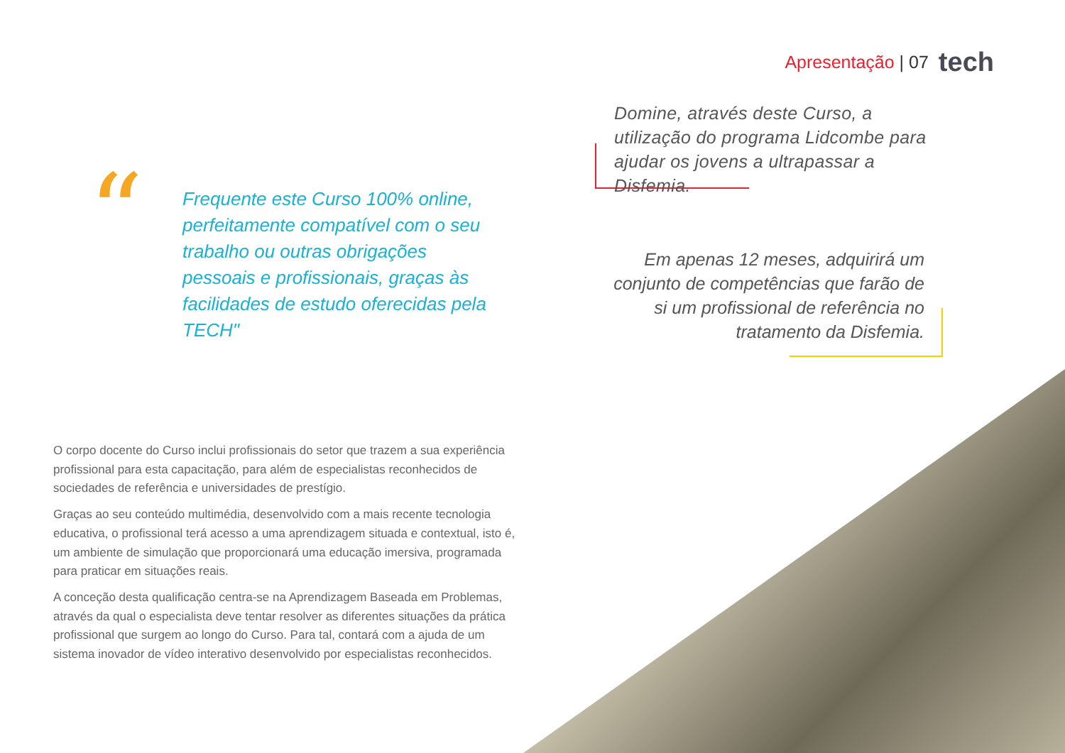Apresentação | 07 tech
“
Frequente este Curso 100% online, perfeitamente compatível com o seu trabalho ou outras obrigações pessoais e profissionais, graças às facilidades de estudo oferecidas pela TECH"
Domine, através deste Curso, a utilização do programa Lidcombe para ajudar os jovens a ultrapassar a Disfemia.
Em apenas 12 meses, adquirirá um conjunto de competências que farão de si um profissional de referência no tratamento da Disfemia.
O corpo docente do Curso inclui profissionais do setor que trazem a sua experiência profissional para esta capacitação, para além de especialistas reconhecidos de sociedades de referência e universidades de prestígio.
Graças ao seu conteúdo multimédia, desenvolvido com a mais recente tecnologia educativa, o profissional terá acesso a uma aprendizagem situada e contextual, isto é, um ambiente de simulação que proporcionará uma educação imersiva, programada para praticar em situações reais.
A conceção desta qualificação centra-se na Aprendizagem Baseada em Problemas, através da qual o especialista deve tentar resolver as diferentes situações da prática profissional que surgem ao longo do Curso. Para tal, contará com a ajuda de um sistema inovador de vídeo interativo desenvolvido por especialistas reconhecidos.